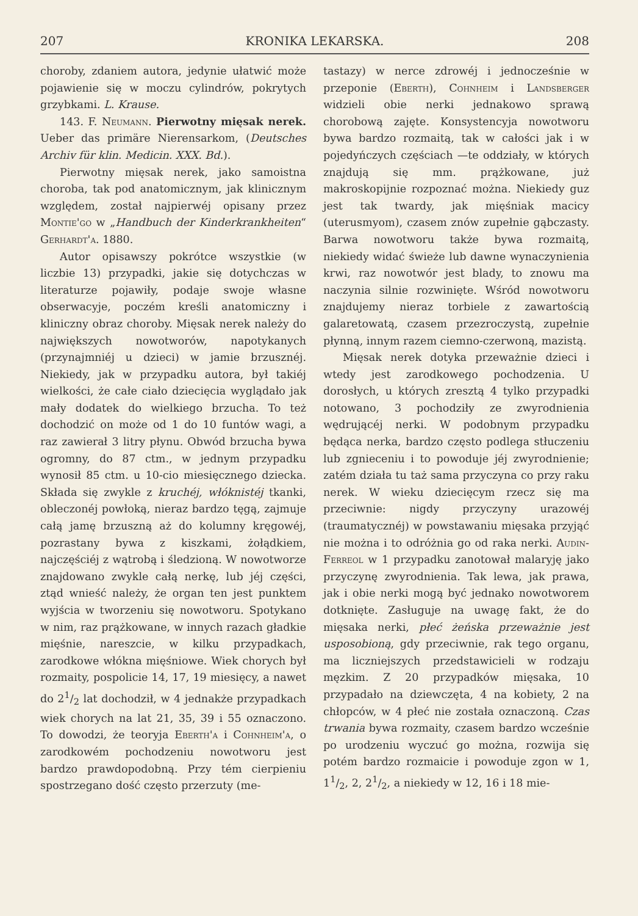207 KRONIKA LEKARSKA. 208
choroby, zdaniem autora, jedynie ułatwić może pojawienie się w moczu cylindrów, pokrytych grzybkami. L. Krause.
143. F. Neumann. Pierwotny mięsak nerek. Ueber das primäre Nierensarkom, (Deutsches Archiv für klin. Medicin. XXX. Bd.).
Pierwotny mięsak nerek, jako samoistna choroba, tak pod anatomicznym, jak klinicznym względem, został najpierwéj opisany przez Montie'go w „Handbuch der Kinderkrankheiten“ Gerhardt'a. 1880.
Autor opisawszy pokrótce wszystkie (w liczbie 13) przypadki, jakie się dotychczas w literaturze pojawiły, podaje swoje własne obserwacyje, poczém kreśli anatomiczny i kliniczny obraz choroby. Mięsak nerek należy do największych nowotworów, napotykanych (przynajmniéj u dzieci) w jamie brzusznéj. Niekiedy, jak w przypadku autora, był takiéj wielkości, że całe ciało dziecięcia wyglądało jak mały dodatek do wielkiego brzucha. To też dochodzić on może od 1 do 10 funtów wagi, a raz zawierał 3 litry płynu. Obwód brzucha bywa ogromny, do 87 ctm., w jednym przypadku wynosił 85 ctm. u 10-cio miesięcznego dziecka. Składa się zwykle z kruchéj, włóknistéj tkanki, obleczonéj powłoką, nieraz bardzo tęgą, zajmuje całą jamę brzuszną aż do kolumny kręgowéj, pozrastany bywa z kiszkami, żołądkiem, najczęściéj z wątrobą i śledzioną. W nowotworze znajdowano zwykle całą nerkę, lub jéj części, ztąd wnieść należy, że organ ten jest punktem wyjścia w tworzeniu się nowotworu. Spotykano w nim, raz prążkowane, w innych razach gładkie mięśnie, nareszcie, w kilku przypadkach, zarodkowe włókna mięśniowe. Wiek chorych był rozmaity, pospolicie 14, 17, 19 miesięcy, a nawet do 21/2 lat dochodził, w 4 jednakże przypadkach wiek chorych na lat 21, 35, 39 i 55 oznaczono. To dowodzi, że teoryja Eberth'a i Cohnheim'a, o zarodkowém pochodzeniu nowotworu jest bardzo prawdopodobną. Przy tém cierpieniu spostrzegano dość często przerzuty (me-
tastazy) w nerce zdrowéj i jednocześnie w przeponie (Eberth), Cohnheim i Landsberger widzieli obie nerki jednakowo sprawą chorobową zajęte. Konsystencyja nowotworu bywa bardzo rozmaitą, tak w całości jak i w pojedyńczych częściach —te oddziały, w których znajdują się mm. prążkowane, już makroskopijnie rozpoznać można. Niekiedy guz jest tak twardy, jak mięśniak macicy (uterusmyom), czasem znów zupełnie gąbczasty. Barwa nowotworu także bywa rozmaitą, niekiedy widać świeże lub dawne wynaczynienia krwi, raz nowotwór jest blady, to znowu ma naczynia silnie rozwinięte. Wśród nowotworu znajdujemy nieraz torbiele z zawartością galaretowatą, czasem przezroczystą, zupełnie płynną, innym razem ciemno-czerwoną, mazistą.
Mięsak nerek dotyka przeważnie dzieci i wtedy jest zarodkowego pochodzenia. U dorosłych, u których zresztą 4 tylko przypadki notowano, 3 pochodziły ze zwyrodnienia wędrującéj nerki. W podobnym przypadku będąca nerka, bardzo często podlega stłuczeniu lub zgnieceniu i to powoduje jéj zwyrodnienie; zatém działa tu taż sama przyczyna co przy raku nerek. W wieku dziecięcym rzecz się ma przeciwnie: nigdy przyczyny urazowéj (traumatycznéj) w powstawaniu mięsaka przyjąć nie można i to odróżnia go od raka nerki. Audin-Ferreol w 1 przypadku zanotował malaryję jako przyczynę zwyrodnienia. Tak lewa, jak prawa, jak i obie nerki mogą być jednako nowotworem dotknięte. Zasługuje na uwagę fakt, że do mięsaka nerki, płeć żeńska przeważnie jest usposobioną, gdy przeciwnie, rak tego organu, ma liczniejszych przedstawicieli w rodzaju męzkim. Z 20 przypadków mięsaka, 10 przypadało na dziewczęta, 4 na kobiety, 2 na chłopców, w 4 płeć nie została oznaczoną. Czas trwania bywa rozmaity, czasem bardzo wcześnie po urodzeniu wyczuć go można, rozwija się potém bardzo rozmaicie i powoduje zgon w 1, 11/2, 2, 21/2, a niekiedy w 12, 16 i 18 mie-